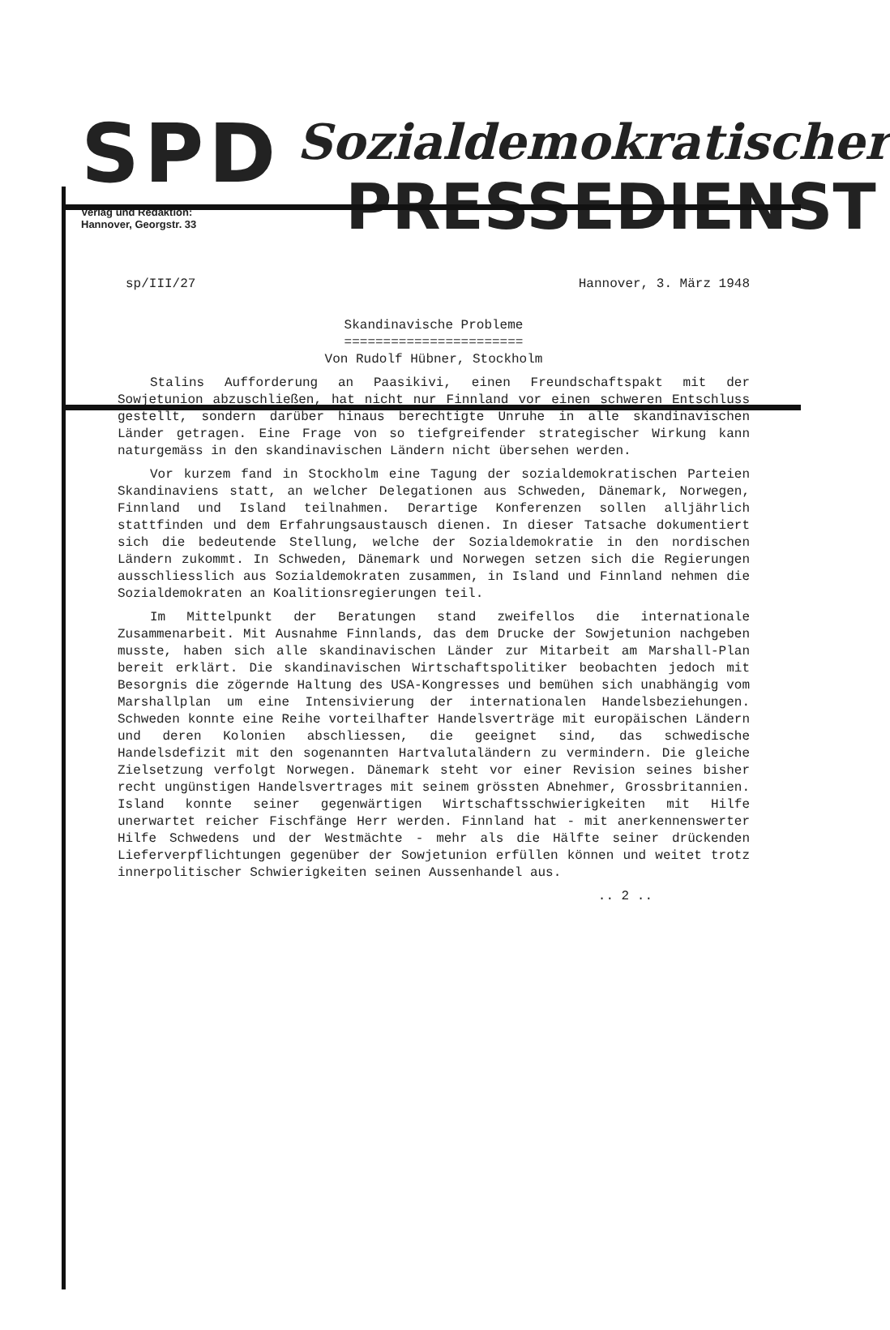SPD
Verlag und Redaktion:
Hannover, Georgstr. 33
Sozialdemokratischer
PRESSEDIENST
sp/III/27 Hannover, 3. März 1948
Skandinavische Probleme
=======================
Von Rudolf Hübner, Stockholm
Stalins Aufforderung an Paasikivi, einen Freundschaftspakt mit der Sowjetunion abzuschließen, hat nicht nur Finnland vor einen schweren Entschluss gestellt, sondern darüber hinaus berechtigte Unruhe in alle skandinavischen Länder getragen. Eine Frage von so tiefgreifender strategischer Wirkung kann naturgemäss in den skandinavischen Ländern nicht übersehen werden.
Vor kurzem fand in Stockholm eine Tagung der sozialdemokratischen Parteien Skandinaviens statt, an welcher Delegationen aus Schweden, Dänemark, Norwegen, Finnland und Island teilnahmen. Derartige Konferenzen sollen alljährlich stattfinden und dem Erfahrungsaustausch dienen. In dieser Tatsache dokumentiert sich die bedeutende Stellung, welche der Sozialdemokratie in den nordischen Ländern zukommt. In Schweden, Dänemark und Norwegen setzen sich die Regierungen ausschliesslich aus Sozialdemokraten zusammen, in Island und Finnland nehmen die Sozialdemokraten an Koalitionsregierungen teil.
Im Mittelpunkt der Beratungen stand zweifellos die internationale Zusammenarbeit. Mit Ausnahme Finnlands, das dem Drucke der Sowjetunion nachgeben musste, haben sich alle skandinavischen Länder zur Mitarbeit am Marshall-Plan bereit erklärt. Die skandinavischen Wirtschaftspolitiker beobachten jedoch mit Besorgnis die zögernde Haltung des USA-Kongresses und bemühen sich unabhängig vom Marshallplan um eine Intensivierung der internationalen Handelsbeziehungen. Schweden konnte eine Reihe vorteilhafter Handelsverträge mit europäischen Ländern und deren Kolonien abschliessen, die geeignet sind, das schwedische Handelsdefizit mit den sogenannten Hartvalutaländern zu vermindern. Die gleiche Zielsetzung verfolgt Norwegen. Dänemark steht vor einer Revision seines bisher recht ungünstigen Handelsvertrages mit seinem grössten Abnehmer, Grossbritannien. Island konnte seiner gegenwärtigen Wirtschaftsschwierigkeiten mit Hilfe unerwartet reicher Fischfänge Herr werden. Finnland hat - mit anerkennenswerter Hilfe Schwedens und der Westmächte - mehr als die Hälfte seiner drückenden Lieferverpflichtungen gegenüber der Sowjetunion erfüllen können und weitet trotz innerpolitischer Schwierigkeiten seinen Aussenhandel aus.
.. 2 ..